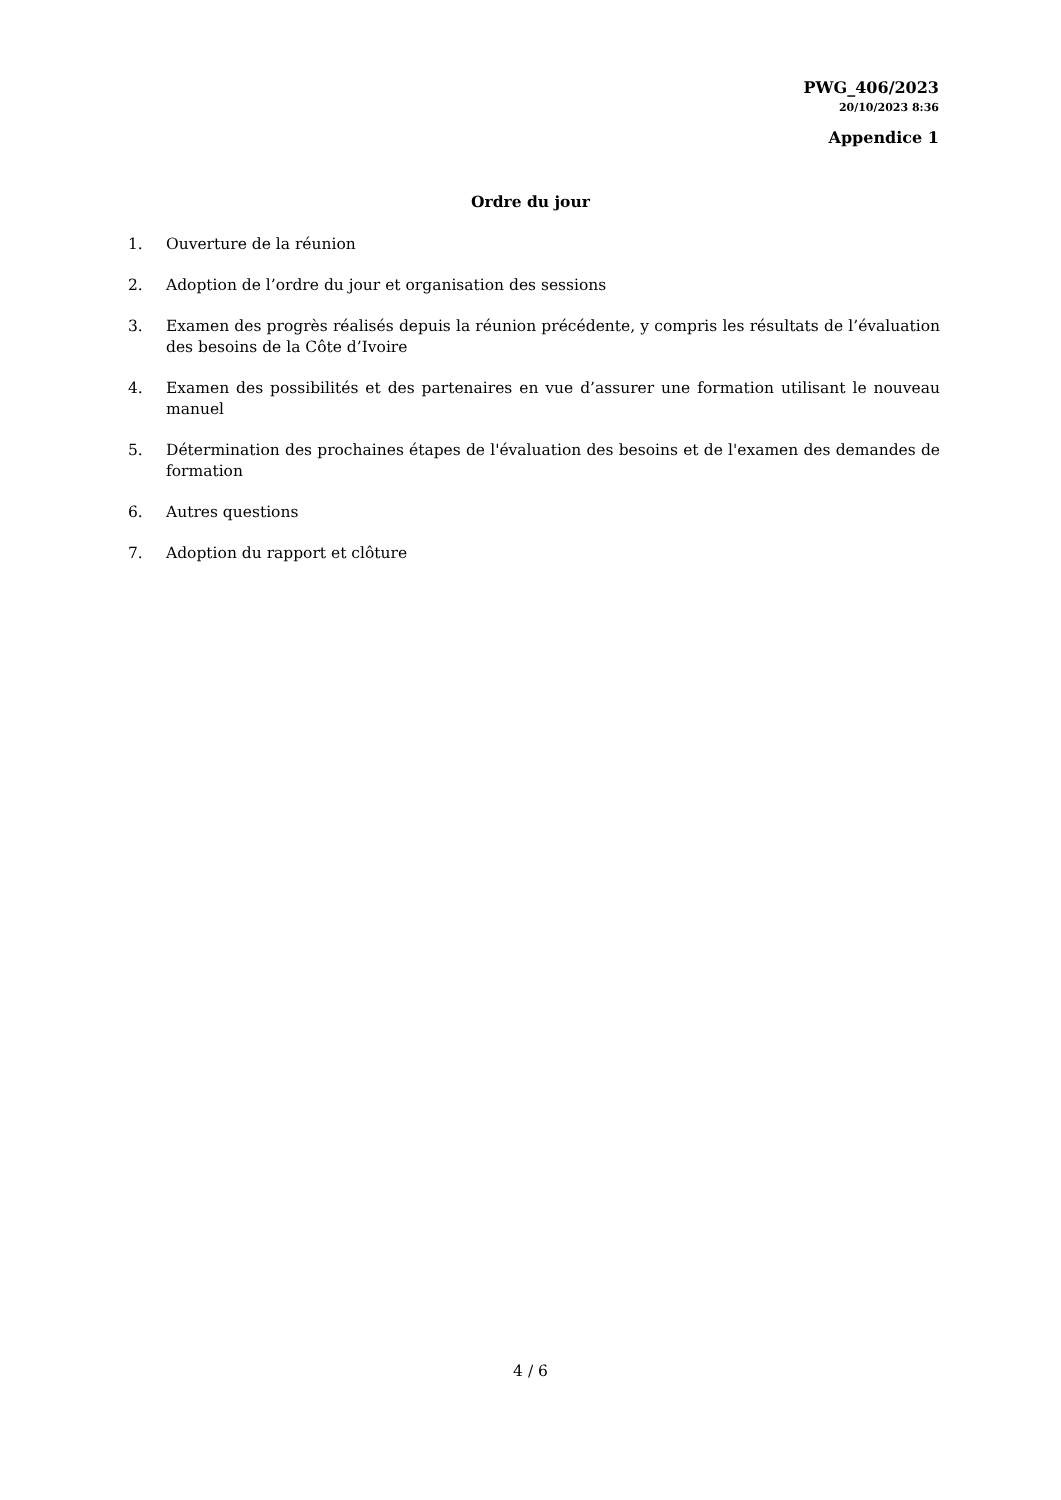PWG_406/2023
20/10/2023 8:36
Appendice 1
Ordre du jour
1. Ouverture de la réunion
2. Adoption de l’ordre du jour et organisation des sessions
3. Examen des progrès réalisés depuis la réunion précédente, y compris les résultats de l’évaluation des besoins de la Côte d’Ivoire
4. Examen des possibilités et des partenaires en vue d’assurer une formation utilisant le nouveau manuel
5. Détermination des prochaines étapes de l'évaluation des besoins et de l'examen des demandes de formation
6. Autres questions
7. Adoption du rapport et clôture
4 / 6